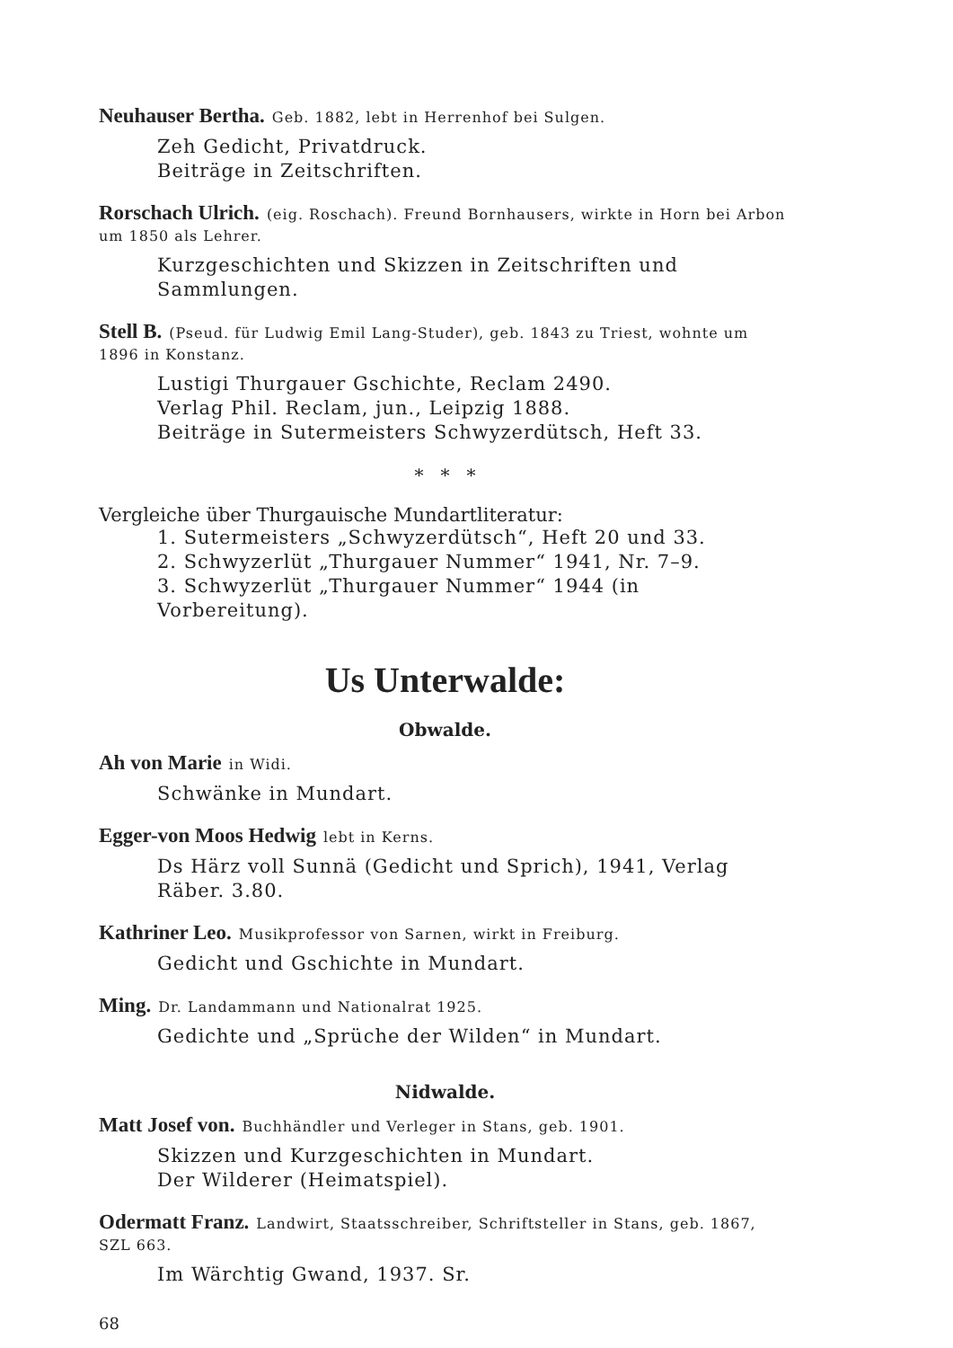Neuhauser Bertha. Geb. 1882, lebt in Herrenhof bei Sulgen.
Zeh Gedicht, Privatdruck.
Beiträge in Zeitschriften.
Rorschach Ulrich. (eig. Roschach). Freund Bornhausers, wirkte in Horn bei Arbon um 1850 als Lehrer.
Kurzgeschichten und Skizzen in Zeitschriften und Sammlungen.
Stell B. (Pseud. für Ludwig Emil Lang-Studer), geb. 1843 zu Triest, wohnte um 1896 in Konstanz.
Lustigi Thurgauer Gschichte, Reclam 2490.
Verlag Phil. Reclam, jun., Leipzig 1888.
Beiträge in Sutermeisters Schwyzerdütsch, Heft 33.
* * *
Vergleiche über Thurgauische Mundartliteratur:
1. Sutermeisters „Schwyzerdütsch“, Heft 20 und 33.
2. Schwyzerlüt „Thurgauer Nummer“ 1941, Nr. 7–9.
3. Schwyzerlüt „Thurgauer Nummer“ 1944 (in Vorbereitung).
Us Unterwalde:
Obwalde.
Ah von Marie in Widi.
Schwänke in Mundart.
Egger-von Moos Hedwig lebt in Kerns.
Ds Härz voll Sunnä (Gedicht und Sprich), 1941, Verlag Räber. 3.80.
Kathriner Leo. Musikprofessor von Sarnen, wirkt in Freiburg.
Gedicht und Gschichte in Mundart.
Ming. Dr. Landammann und Nationalrat 1925.
Gedichte und „Sprüche der Wilden“ in Mundart.
Nidwalde.
Matt Josef von. Buchhändler und Verleger in Stans, geb. 1901.
Skizzen und Kurzgeschichten in Mundart.
Der Wilderer (Heimatspiel).
Odermatt Franz. Landwirt, Staatsschreiber, Schriftsteller in Stans, geb. 1867, SZL 663.
Im Wärchtig Gwand, 1937. Sr.
68